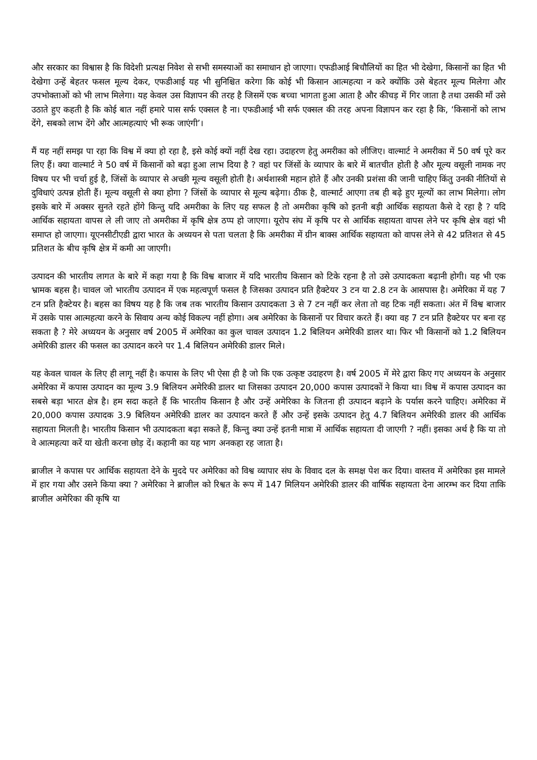और सरकार का विश्वास है कि विदेशी प्रत्यक्ष निवेश से सभी समस्याओं का समाधान हो जाएगा। एफडीआई बिचौलियों का हित भी देखेगा, किसानों का हित भी देखेगा उन्हें बेहतर फसल मूल्य देकर, एफडीआई यह भी सुनिश्चित करेगा कि कोई भी किसान आत्महत्या न करे क्योंकि उसे बेहतर मूल्य मिलेगा और उपभोक्ताओं को भी लाभ मिलेगा। यह केवल उस विज्ञापन की तरह है जिसमें एक बच्चा भागता हुआ आता है और कीचड़ में गिर जाता है तथा उसकी माँ उसे उठाते हुए कहती है कि कोई बात नहीं हमारे पास सर्फ एक्सल है ना। एफडीआई भी सर्फ एक्सल की तरह अपना विज्ञापन कर रहा है कि, ‘किसानों को लाभ देंगे, सबको लाभ देंगे और आत्महत्याएं भी रूक जाएंगी’।
मैं यह नहीं समझ पा रहा कि विश्व में क्या हो रहा है, इसे कोई क्यों नहीं देख रहा। उदाहरण हेतु अमरीका को लीजिए। वाल्मार्ट ने अमरीका में 50 वर्ष पूरे कर लिए हैं। क्या वाल्मार्ट ने 50 वर्ष में किसानों को बढ़ा हुआ लाभ दिया है ? वहां पर जिंसों के व्यापार के बारे में बातचीत होती है और मूल्य वसूली नामक नए विषय पर भी चर्चा हुई है, जिंसों के व्यापार से अच्छी मूल्य वसूली होती है। अर्थशास्त्री महान होते हैं और उनकी प्रशंसा की जानी चाहिए किंतु उनकी नीतियों से दुविधाएं उत्पन्न होती हैं। मूल्य वसूली से क्या होगा ? जिंसों के व्यापार से मूल्य बढ़ेगा। ठीक है, वाल्मार्ट आएगा तब ही बढ़े हुए मूल्यों का लाभ मिलेगा। लोग इसके बारे में अक्सर सुनते रहते होंगे किन्तु यदि अमरीका के लिए यह सफल है तो अमरीका कृषि को इतनी बड़ी आर्थिक सहायता कैसे दे रहा है ? यदि आर्थिक सहायता वापस ले ली जाए तो अमरीका में कृषि क्षेत्र ठप्प हो जाएगा। यूरोप संघ में कृषि पर से आर्थिक सहायता वापस लेने पर कृषि क्षेत्र वहां भी समाप्त हो जाएगा। यूएनसीटीएडी द्वारा भारत के अध्ययन से पता चलता है कि अमरीका में ग्रीन बाक्स आर्थिक सहायता को वापस लेने से 42 प्रतिशत से 45 प्रतिशत के बीच कृषि क्षेत्र में कमी आ जाएगी।
उत्पादन की भारतीय लागत के बारे में कहा गया है कि विश्व बाजार में यदि भारतीय किसान को टिके रहना है तो उसे उत्पादकता बढ़ानी होगी। यह भी एक भ्रामक बहस है। चावल जो भारतीय उत्पादन में एक महत्वपूर्ण फसल है जिसका उत्पादन प्रति हैक्टेयर 3 टन या 2.8 टन के आसपास है। अमेरिका में यह 7 टन प्रति हैक्टेयर है। बहस का विषय यह है कि जब तक भारतीय किसान उत्पादकता 3 से 7 टन नहीं कर लेता तो वह टिक नहीं सकता। अंत में विश्व बाजार में उसके पास आत्महत्या करने के सिवाय अन्य कोई विकल्प नहीं होगा। अब अमेरिका के किसानों पर विचार करते हैं। क्या वह 7 टन प्रति हैक्टेयर पर बना रह सकता है ? मेरे अध्ययन के अनुसार वर्ष 2005 में अमेरिका का कुल चावल उत्पादन 1.2 बिलियन अमेरिकी डालर था। फिर भी किसानों को 1.2 बिलियन अमेरिकी डालर की फसल का उत्पादन करने पर 1.4 बिलियन अमेरिकी डालर मिले।
यह केवल चावल के लिए ही लागू नहीं है। कपास के लिए भी ऐसा ही है जो कि एक उत्कृष्ट उदाहरण है। वर्ष 2005 में मेरे द्वारा किए गए अध्ययन के अनुसार अमेरिका में कपास उत्पादन का मूल्य 3.9 बिलियन अमेरिकी डालर था जिसका उत्पादन 20,000 कपास उत्पादकों ने किया था। विश्व में कपास उत्पादन का सबसे बड़ा भारत क्षेत्र है। हम सदा कहते हैं कि भारतीय किसान है और उन्हें अमेरिका के जितना ही उत्पादन बढ़ाने के पर्यास करने चाहिए। अमेरिका में 20,000 कपास उत्पादक 3.9 बिलियन अमेरिकी डालर का उत्पादन करते हैं और उन्हें इसके उत्पादन हेतु 4.7 बिलियन अमेरिकी डालर की आर्थिक सहायता मिलती है। भारतीय किसान भी उत्पादकता बढ़ा सकते हैं, किन्तु क्या उन्हें इतनी मात्रा में आर्थिक सहायता दी जाएगी ? नहीं। इसका अर्थ है कि या तो वे आत्महत्या करें या खेती करना छोड़ दें। कहानी का यह भाग अनकहा रह जाता है।
ब्राजील ने कपास पर आर्थिक सहायता देने के मुददे पर अमेरिका को विश्व व्यापार संघ के विवाद दल के समक्ष पेश कर दिया। वास्तव में अमेरिका इस मामले में हार गया और उसने किया क्या ? अमेरिका ने ब्राजील को रिश्वत के रूप में 147 मिलियन अमेरिकी डालर की वार्षिक सहायता देना आरम्भ कर दिया ताकि ब्राजील अमेरिका की कृषि या